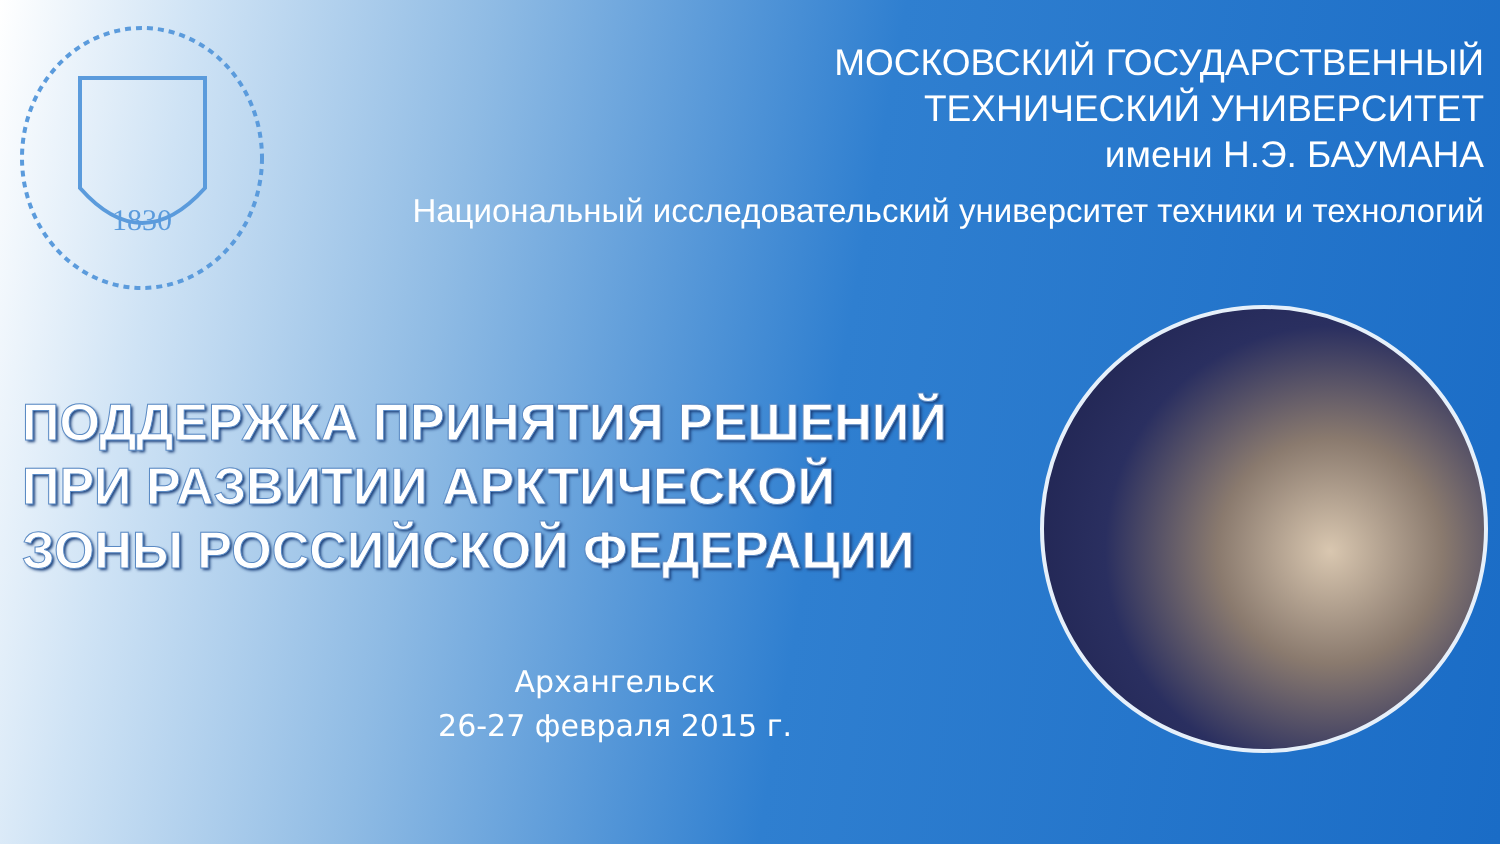1830
МОСКОВСКИЙ ГОСУДАРСТВЕННЫЙ
ТЕХНИЧЕСКИЙ УНИВЕРСИТЕТ
имени Н.Э. БАУМАНА
Национальный исследовательский университет техники и технологий
ПОДДЕРЖКА ПРИНЯТИЯ РЕШЕНИЙ
ПРИ РАЗВИТИИ АРКТИЧЕСКОЙ
ЗОНЫ РОССИЙСКОЙ ФЕДЕРАЦИИ
Архангельск
26-27 февраля 2015 г.